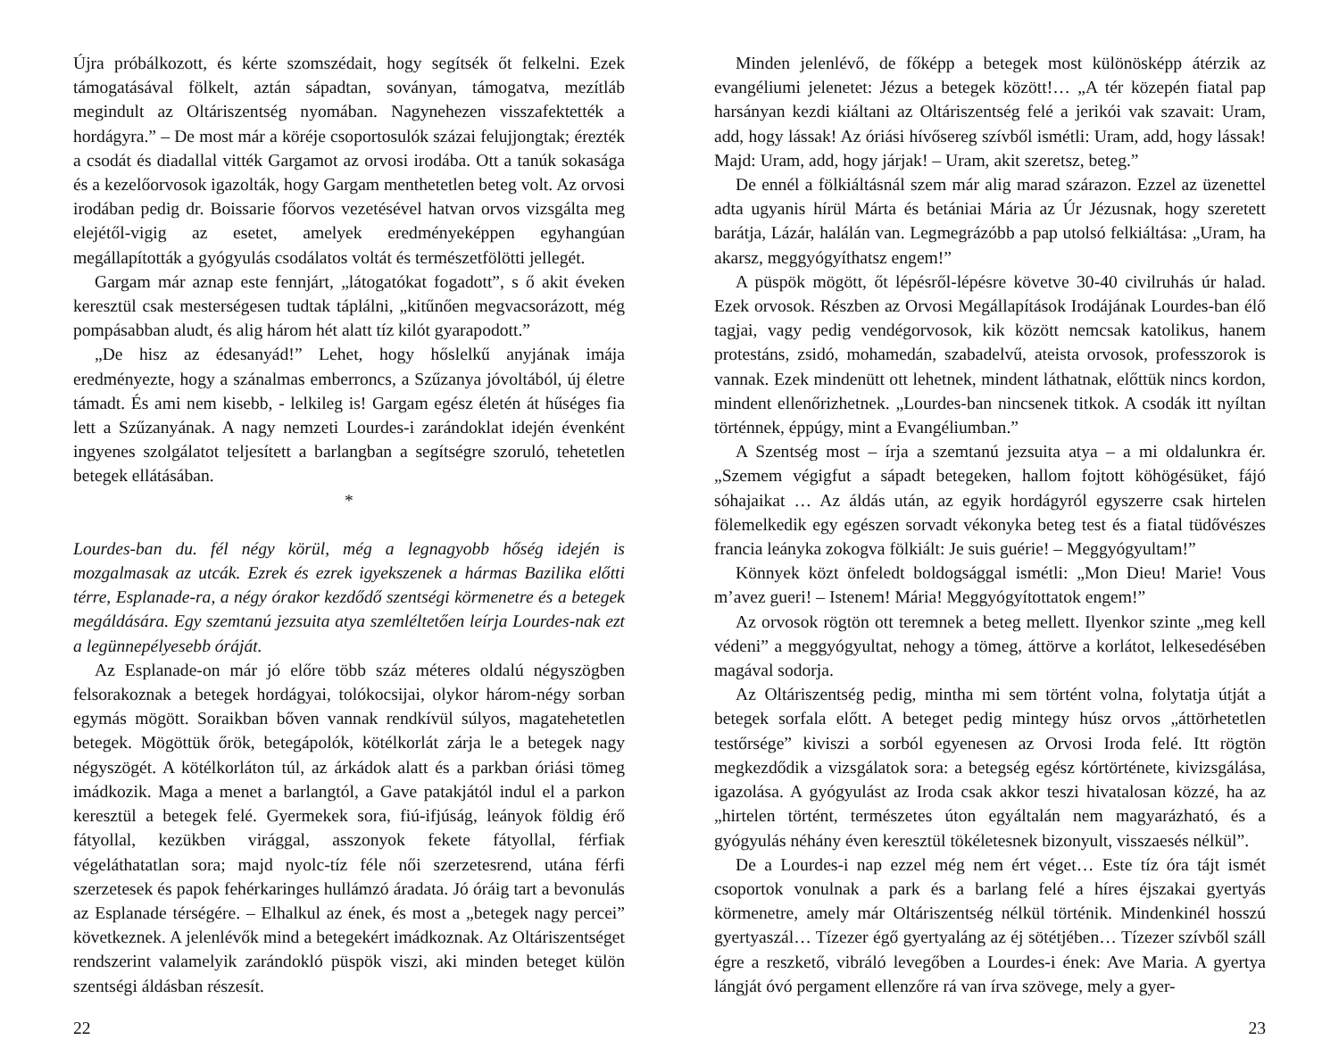Újra próbálkozott, és kérte szomszédait, hogy segítsék őt felkelni. Ezek támogatásával fölkelt, aztán sápadtan, soványan, támogatva, mezítláb megindult az Oltáriszentség nyomában. Nagynehezen visszafektették a hordágyra.” – De most már a köréje csoportosulók százai felujjongtak; érezték a csodát és diadallal vitték Gargamot az orvosi irodába. Ott a tanúk sokasága és a kezelőorvosok igazolták, hogy Gargam menthetetlen beteg volt. Az orvosi irodában pedig dr. Boissarie főorvos vezetésével hatvan orvos vizsgálta meg elejétől-vigig az esetet, amelyek eredményeképpen egyhangúan megállapították a gyógyulás csodálatos voltát és természetfölötti jellegét.
Gargam már aznap este fennjárt, „látogatókat fogadott”, s ő akit éveken keresztül csak mesterségesen tudtak táplálni, „kitűnően megvacsorázott, még pompásabban aludt, és alig három hét alatt tíz kilót gyarapodott.”
„De hisz az édesanyád!” Lehet, hogy hőslelkű anyjának imája eredményezte, hogy a szánalmas emberroncs, a Szűzanya jóvoltából, új életre támadt. És ami nem kisebb, - lelkileg is! Gargam egész életén át hűséges fia lett a Szűzanyának. A nagy nemzeti Lourdes-i zarándoklat idején évenként ingyenes szolgálatot teljesített a barlangban a segítségre szoruló, tehetetlen betegek ellátásában.
*
Lourdes-ban du. fél négy körül, még a legnagyobb hőség idején is mozgalmasak az utcák. Ezrek és ezrek igyekszenek a hármas Bazilika előtti térre, Esplanade-ra, a négy órakor kezdődő szentségi körmenetre és a betegek megáldására. Egy szemtanú jezsuita atya szemléltetően leírja Lourdes-nak ezt a legünnepélyesebb óráját.
Az Esplanade-on már jó előre több száz méteres oldalú négyszögben felsorakoznak a betegek hordágyai, tolókocsijai, olykor három-négy sorban egymás mögött. Soraikban bőven vannak rendkívül súlyos, magatehetetlen betegek. Mögöttük őrök, betegápolók, kötélkorlát zárja le a betegek nagy négyszögét. A kötélkorláton túl, az árkádok alatt és a parkban óriási tömeg imádkozik. Maga a menet a barlangtól, a Gave patakjától indul el a parkon keresztül a betegek felé. Gyermekek sora, fiú-ifjúság, leányok földig érő fátyollal, kezükben virággal, asszonyok fekete fátyollal, férfiak végeláthatatlan sora; majd nyolc-tíz féle női szerzetesrend, utána férfi szerzetesek és papok fehérkaringes hullámzó áradata. Jó óráig tart a bevonulás az Esplanade térségére. – Elhalkul az ének, és most a „betegek nagy percei” következnek. A jelenlévők mind a betegekért imádkoznak. Az Oltáriszentséget rendszerint valamelyik zarándokló püspök viszi, aki minden beteget külön szentségi áldásban részesít.
22
Minden jelenlévő, de főképp a betegek most különösképp átérzik az evangéliumi jelenetet: Jézus a betegek között!… „A tér közepén fiatal pap harsányan kezdi kiáltani az Oltáriszentség felé a jerikói vak szavait: Uram, add, hogy lássak! Az óriási hívősereg szívből ismétli: Uram, add, hogy lássak! Majd: Uram, add, hogy járjak! – Uram, akit szeretsz, beteg.”
De ennél a fölkiáltásnál szem már alig marad szárazon. Ezzel az üzenettel adta ugyanis hírül Márta és betániai Mária az Úr Jézusnak, hogy szeretett barátja, Lázár, halálán van. Legmegrázóbb a pap utolsó felkiáltása: „Uram, ha akarsz, meggyógyíthatsz engem!”
A püspök mögött, őt lépésről-lépésre követve 30-40 civilruhás úr halad. Ezek orvosok. Részben az Orvosi Megállapítások Irodájának Lourdes-ban élő tagjai, vagy pedig vendégorvosok, kik között nemcsak katolikus, hanem protestáns, zsidó, mohamedán, szabadelvű, ateista orvosok, professzorok is vannak. Ezek mindenütt ott lehetnek, mindent láthatnak, előttük nincs kordon, mindent ellenőrizhetnek. „Lourdes-ban nincsenek titkok. A csodák itt nyíltan történnek, éppúgy, mint a Evangéliumban.”
A Szentség most – írja a szemtanú jezsuita atya – a mi oldalunkra ér. „Szemem végigfut a sápadt betegeken, hallom fojtott köhögésüket, fájó sóhajaikat … Az áldás után, az egyik hordágyról egyszerre csak hirtelen fölemelkedik egy egészen sorvadt vékonyka beteg test és a fiatal tüdővészes francia leányka zokogva fölkiált: Je suis guérie! – Meggyógyultam!”
Könnyek közt önfeledt boldogsággal ismétli: „Mon Dieu! Marie! Vous m’avez gueri! – Istenem! Mária! Meggyógyítottatok engem!”
Az orvosok rögtön ott teremnek a beteg mellett. Ilyenkor szinte „meg kell védeni” a meggyógyultat, nehogy a tömeg, áttörve a korlátot, lelkesedésében magával sodorja.
Az Oltáriszentség pedig, mintha mi sem történt volna, folytatja útját a betegek sorfala előtt. A beteget pedig mintegy húsz orvos „áttörhetetlen testőrsége” kiviszi a sorból egyenesen az Orvosi Iroda felé. Itt rögtön megkezdődik a vizsgálatok sora: a betegség egész kórtörténete, kivizsgálása, igazolása. A gyógyulást az Iroda csak akkor teszi hivatalosan közzé, ha az „hirtelen történt, természetes úton egyáltalán nem magyarázható, és a gyógyulás néhány éven keresztül tökéletesnek bizonyult, visszaesés nélkül”.
De a Lourdes-i nap ezzel még nem ért véget… Este tíz óra tájt ismét csoportok vonulnak a park és a barlang felé a híres éjszakai gyertyás körmenetre, amely már Oltáriszentség nélkül történik. Mindenkinél hosszú gyertyaszál… Tízezer égő gyertyaláng az éj sötétjében… Tízezer szívből száll égre a reszkető, vibráló levegőben a Lourdes-i ének: Ave Maria. A gyertya lángját óvó pergament ellenzőre rá van írva szövege, mely a gyer-
23